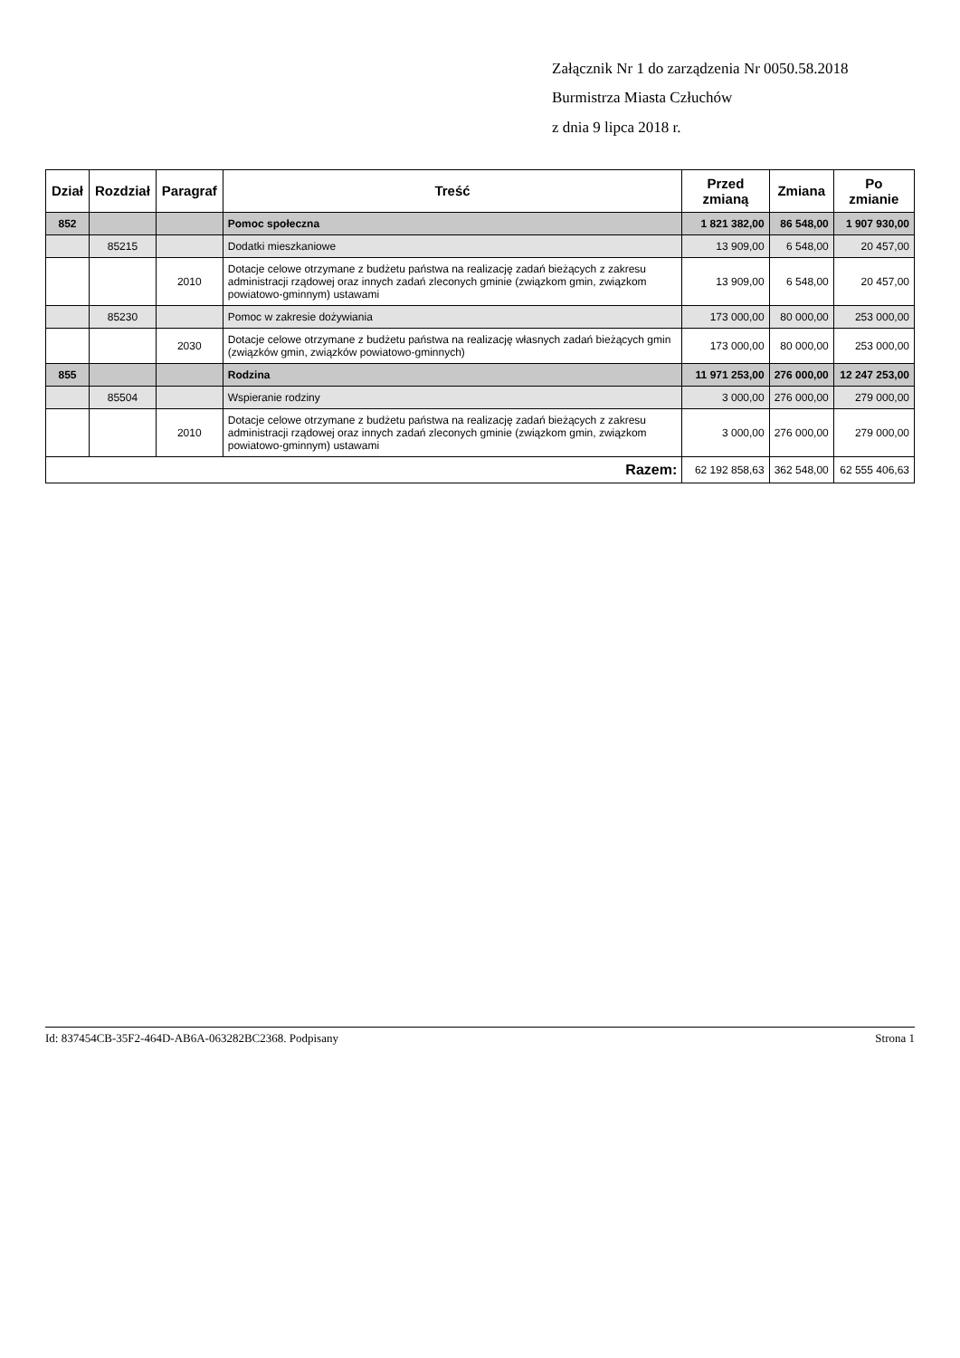Załącznik Nr 1 do zarządzenia Nr 0050.58.2018
Burmistrza Miasta Człuchów
z dnia 9 lipca 2018 r.
| Dział | Rozdział | Paragraf | Treść | Przed zmianą | Zmiana | Po zmianie |
| --- | --- | --- | --- | --- | --- | --- |
| 852 | | | Pomoc społeczna | 1 821 382,00 | 86 548,00 | 1 907 930,00 |
| | 85215 | | Dodatki mieszkaniowe | 13 909,00 | 6 548,00 | 20 457,00 |
| | | 2010 | Dotacje celowe otrzymane z budżetu państwa na realizację zadań bieżących z zakresu administracji rządowej oraz innych zadań zleconych gminie (związkom gmin, związkom powiatowo-gminnym) ustawami | 13 909,00 | 6 548,00 | 20 457,00 |
| | 85230 | | Pomoc w zakresie dożywiania | 173 000,00 | 80 000,00 | 253 000,00 |
| | | 2030 | Dotacje celowe otrzymane z budżetu państwa na realizację własnych zadań bieżących gmin (związków gmin, związków powiatowo-gminnych) | 173 000,00 | 80 000,00 | 253 000,00 |
| 855 | | | Rodzina | 11 971 253,00 | 276 000,00 | 12 247 253,00 |
| | 85504 | | Wspieranie rodziny | 3 000,00 | 276 000,00 | 279 000,00 |
| | | 2010 | Dotacje celowe otrzymane z budżetu państwa na realizację zadań bieżących z zakresu administracji rządowej oraz innych zadań zleconych gminie (związkom gmin, związkom powiatowo-gminnym) ustawami | 3 000,00 | 276 000,00 | 279 000,00 |
| Razem: | | | | 62 192 858,63 | 362 548,00 | 62 555 406,63 |
Id: 837454CB-35F2-464D-AB6A-063282BC2368. Podpisany Strona 1